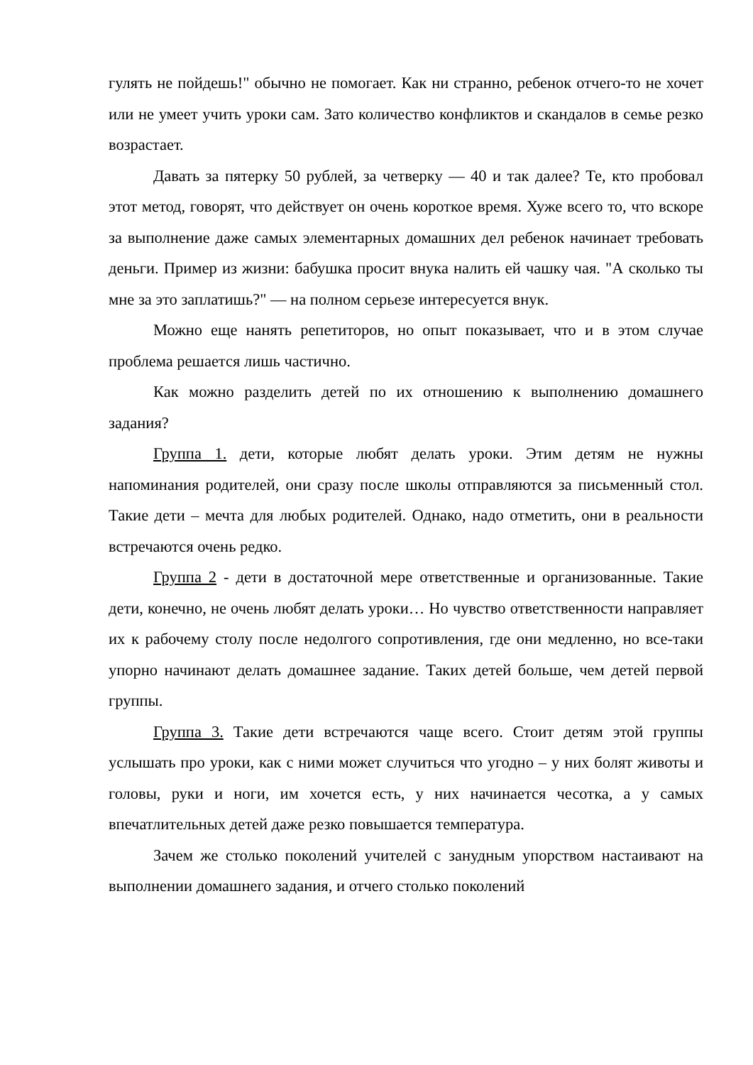гулять не пойдешь!" обычно не помогает. Как ни странно, ребенок отчего-то не хочет или не умеет учить уроки сам. Зато количество конфликтов и скандалов в семье резко возрастает.
Давать за пятерку 50 рублей, за четверку — 40 и так далее? Те, кто пробовал этот метод, говорят, что действует он очень короткое время. Хуже всего то, что вскоре за выполнение даже самых элементарных домашних дел ребенок начинает требовать деньги. Пример из жизни: бабушка просит внука налить ей чашку чая. "А сколько ты мне за это заплатишь?" — на полном серьезе интересуется внук.
Можно еще нанять репетиторов, но опыт показывает, что и в этом случае проблема решается лишь частично.
Как можно разделить детей по их отношению к выполнению домашнего задания?
Группа 1. дети, которые любят делать уроки. Этим детям не нужны напоминания родителей, они сразу после школы отправляются за письменный стол. Такие дети – мечта для любых родителей. Однако, надо отметить, они в реальности встречаются очень редко.
Группа 2 - дети в достаточной мере ответственные и организованные. Такие дети, конечно, не очень любят делать уроки… Но чувство ответственности направляет их к рабочему столу после недолгого сопротивления, где они медленно, но все-таки упорно начинают делать домашнее задание. Таких детей больше, чем детей первой группы.
Группа 3. Такие дети встречаются чаще всего. Стоит детям этой группы услышать про уроки, как с ними может случиться что угодно – у них болят животы и головы, руки и ноги, им хочется есть, у них начинается чесотка, а у самых впечатлительных детей даже резко повышается температура.
Зачем же столько поколений учителей с занудным упорством настаивают на выполнении домашнего задания, и отчего столько поколений